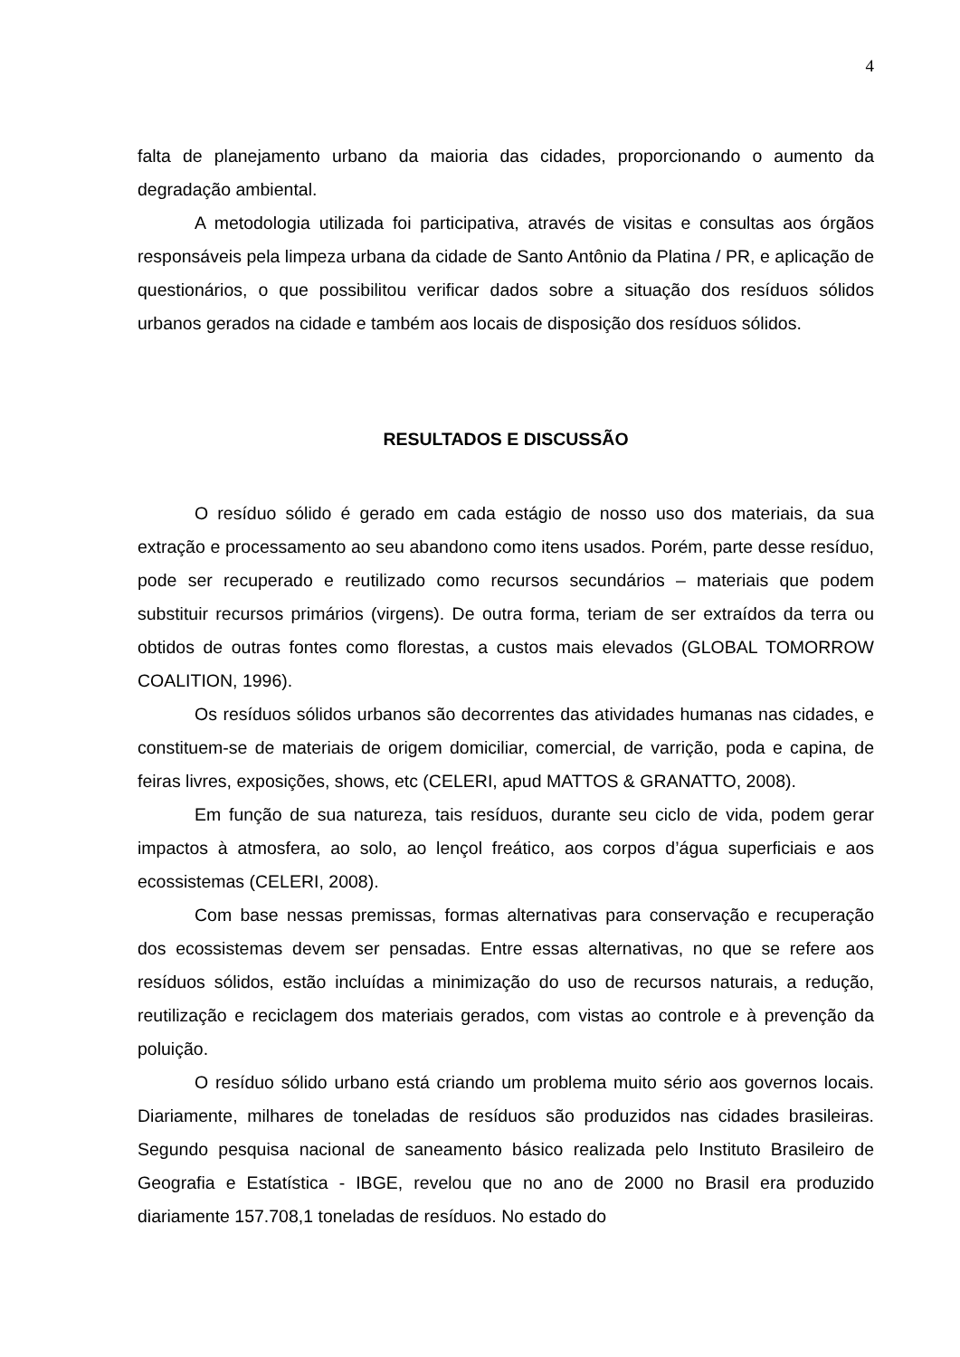4
falta de planejamento urbano da maioria das cidades, proporcionando o aumento da degradação ambiental.
A metodologia utilizada foi participativa, através de visitas e consultas aos órgãos responsáveis pela limpeza urbana da cidade de Santo Antônio da Platina / PR, e aplicação de questionários, o que possibilitou verificar dados sobre a situação dos resíduos sólidos urbanos gerados na cidade e também aos locais de disposição dos resíduos sólidos.
RESULTADOS E DISCUSSÃO
O resíduo sólido é gerado em cada estágio de nosso uso dos materiais, da sua extração e processamento ao seu abandono como itens usados. Porém, parte desse resíduo, pode ser recuperado e reutilizado como recursos secundários – materiais que podem substituir recursos primários (virgens). De outra forma, teriam de ser extraídos da terra ou obtidos de outras fontes como florestas, a custos mais elevados (GLOBAL TOMORROW COALITION, 1996).
Os resíduos sólidos urbanos são decorrentes das atividades humanas nas cidades, e constituem-se de materiais de origem domiciliar, comercial, de varrição, poda e capina, de feiras livres, exposições, shows, etc (CELERI, apud MATTOS & GRANATTO, 2008).
Em função de sua natureza, tais resíduos, durante seu ciclo de vida, podem gerar impactos à atmosfera, ao solo, ao lençol freático, aos corpos d’água superficiais e aos ecossistemas (CELERI, 2008).
Com base nessas premissas, formas alternativas para conservação e recuperação dos ecossistemas devem ser pensadas. Entre essas alternativas, no que se refere aos resíduos sólidos, estão incluídas a minimização do uso de recursos naturais, a redução, reutilização e reciclagem dos materiais gerados, com vistas ao controle e à prevenção da poluição.
O resíduo sólido urbano está criando um problema muito sério aos governos locais. Diariamente, milhares de toneladas de resíduos são produzidos nas cidades brasileiras. Segundo pesquisa nacional de saneamento básico realizada pelo Instituto Brasileiro de Geografia e Estatística - IBGE, revelou que no ano de 2000 no Brasil era produzido diariamente 157.708,1 toneladas de resíduos. No estado do